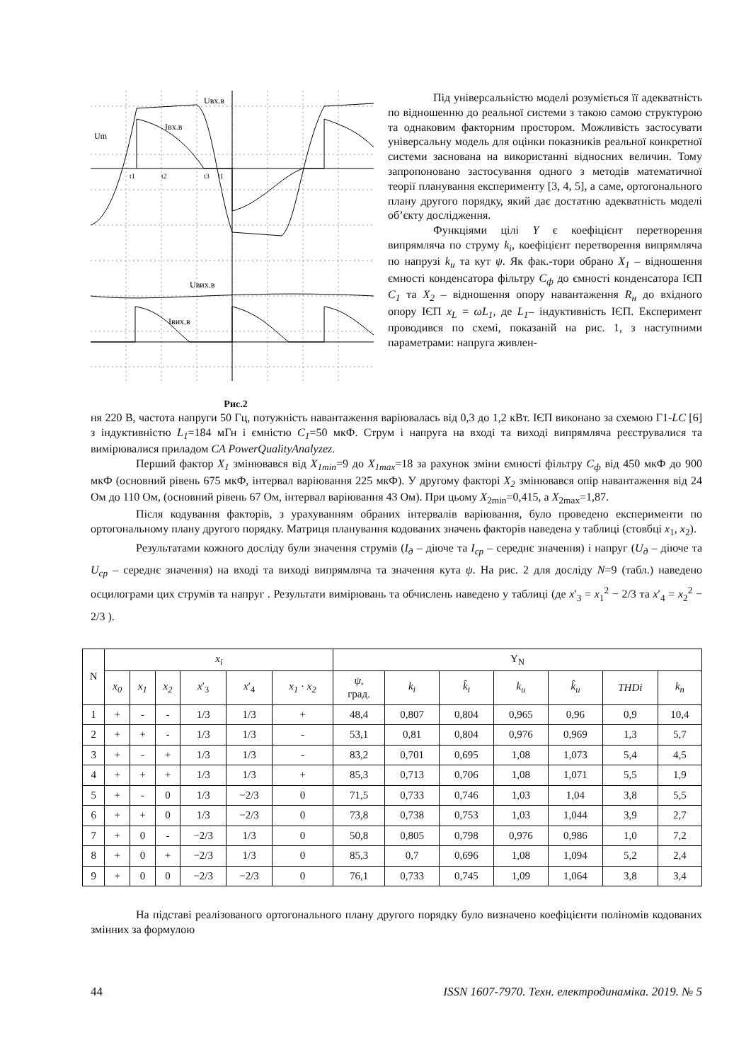Um
Uвх.в
Iвх.в
Uвих.в
Iвих.в
t1
t2
t3
t1
Рис.2
Під універсальністю моделі розуміється її адекватність по відношенню до реальної системи з такою самою структурою та однаковим факторним простором. Можливість застосувати універсальну модель для оцінки показників реальної конкретної системи заснована на використанні відносних величин. Тому запропоновано застосування одного з методів математичної теорії планування експерименту [3, 4, 5], а саме, ортогонального плану другого порядку, який дає достатню адекватність моделі об’єкту дослідження.
Функціями цілі Y є коефіцієнт перетворення випрямляча по струму k<sub>i</sub>, коефіцієнт перетворення випрямляча по напрузі k<sub>u</sub> та кут ψ. Як фак.-тори обрано X<sub>1</sub> – відношення ємності конденсатора фільтру C<sub>ф</sub> до ємності конденсатора ІЄП C<sub>1</sub> та X<sub>2</sub> – відношення опору навантаження R<sub>н</sub> до вхідного опору ІЄП x<sub>L</sub> = ωL<sub>1</sub>, де L<sub>1</sub>– індуктивність ІЄП. Експеримент проводився по схемі, показаній на рис. 1, з наступними параметрами: напруга живлен-
ня 220 В, частота напруги 50 Гц, потужність навантаження варіювалась від 0,3 до 1,2 кВт. ІЄП виконано за схемою Г1-LC [6] з індуктивністю L<sub>1</sub>=184 мГн і ємністю C<sub>1</sub>=50 мкФ. Струм і напруга на вході та виході випрямляча реєструвалися та вимірювалися приладом CA PowerQualityAnalyzez.
Перший фактор X<sub>1</sub> змінювався від X<sub>1min</sub>=9 до X<sub>1max</sub>=18 за рахунок зміни ємності фільтру C<sub>ф</sub> від 450 мкФ до 900 мкФ (основний рівень 675 мкФ, інтервал варіювання 225 мкФ). У другому факторі X<sub>2</sub> змінювався опір навантаження від 24 Ом до 110 Ом, (основний рівень 67 Ом, інтервал варіювання 43 Ом). При цьому X<sub>2min</sub>=0,415, а X<sub>2max</sub>=1,87.
Після кодування факторів, з урахуванням обраних інтервалів варіювання, було проведено експерименти по ортогональному плану другого порядку. Матриця планування кодованих значень факторів наведена у таблиці (стовбці x<sub>1</sub>, x<sub>2</sub>).
Результатами кожного досліду були значення струмів (I<sub>д</sub> – діюче та I<sub>ср</sub> – середнє значення) і напруг (U<sub>д</sub> – діюче та U<sub>ср</sub> – середнє значення) на вході та виході випрямляча та значення кута ψ. На рис. 2 для досліду N=9 (табл.) наведено осцилограми цих струмів та напруг . Результати вимірювань та обчислень наведено у таблиці (де x′<sub>3</sub> = x<sub>1</sub><sup>2</sup> − 2/3 та x′<sub>4</sub> = x<sub>2</sub><sup>2</sup> − 2/3 ).
| N | x<sub>i</sub> | | | | | | Y<sub>N</sub> | | | | | | |
| --- | --- | --- | --- | --- | --- | --- | --- | --- | --- | --- | --- | --- | --- |
| | x<sub>0</sub> | x<sub>1</sub> | x<sub>2</sub> | x ′<sub>3</sub> | x ′<sub>4</sub> | x<sub>1</sub> · x<sub>2</sub> | ψ , град. | k<sub>i</sub> | k̂<sub>i</sub> | k<sub>u</sub> | k̂<sub>u</sub> | THDi | k<sub>n</sub> |
| 1 | + | - | - | 1/3 | 1/3 | + | 48,4 | 0,807 | 0,804 | 0,965 | 0,96 | 0,9 | 10,4 |
| 2 | + | + | - | 1/3 | 1/3 | - | 53,1 | 0,81 | 0,804 | 0,976 | 0,969 | 1,3 | 5,7 |
| 3 | + | - | + | 1/3 | 1/3 | - | 83,2 | 0,701 | 0,695 | 1,08 | 1,073 | 5,4 | 4,5 |
| 4 | + | + | + | 1/3 | 1/3 | + | 85,3 | 0,713 | 0,706 | 1,08 | 1,071 | 5,5 | 1,9 |
| 5 | + | - | 0 | 1/3 | −2/3 | 0 | 71,5 | 0,733 | 0,746 | 1,03 | 1,04 | 3,8 | 5,5 |
| 6 | + | + | 0 | 1/3 | −2/3 | 0 | 73,8 | 0,738 | 0,753 | 1,03 | 1,044 | 3,9 | 2,7 |
| 7 | + | 0 | - | −2/3 | 1/3 | 0 | 50,8 | 0,805 | 0,798 | 0,976 | 0,986 | 1,0 | 7,2 |
| 8 | + | 0 | + | −2/3 | 1/3 | 0 | 85,3 | 0,7 | 0,696 | 1,08 | 1,094 | 5,2 | 2,4 |
| 9 | + | 0 | 0 | −2/3 | −2/3 | 0 | 76,1 | 0,733 | 0,745 | 1,09 | 1,064 | 3,8 | 3,4 |
На підставі реалізованого ортогонального плану другого порядку було визначено коефіцієнти поліномів кодованих змінних за формулою
44 ISSN 1607-7970. Техн. електродинаміка. 2019. № 5